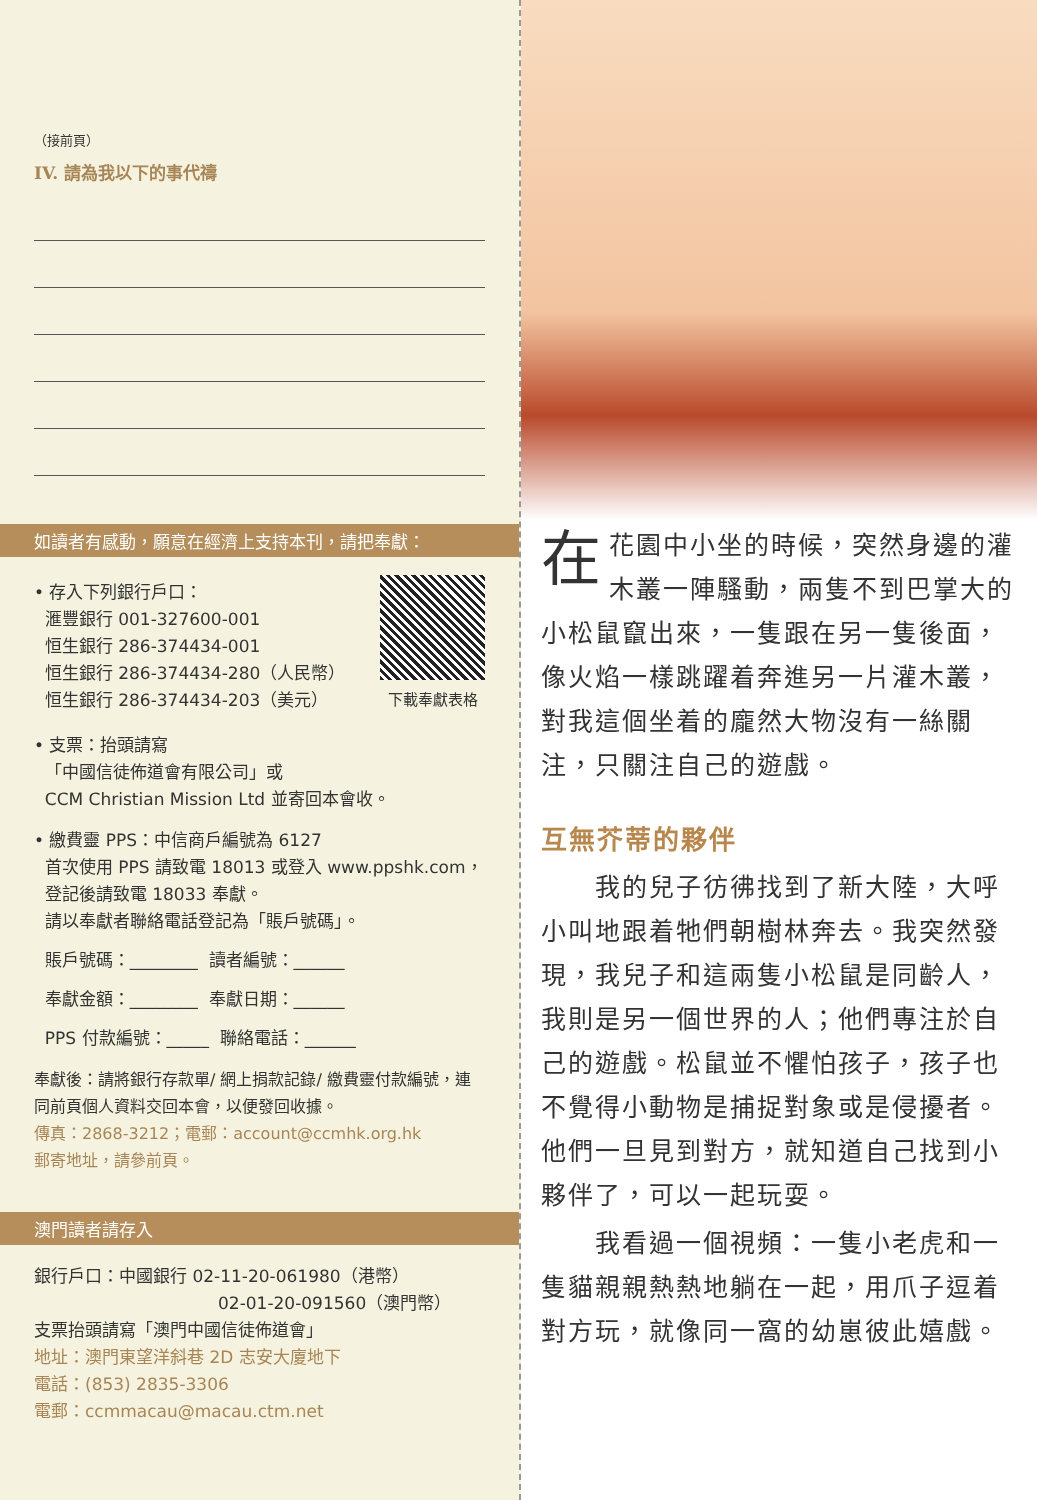（接前頁）
IV. 請為我以下的事代禱
如讀者有感動，願意在經濟上支持本刊，請把奉獻：
• 存入下列銀行戶口：
滙豐銀行 001-327600-001
恒生銀行 286-374434-001
恒生銀行 286-374434-280（人民幣）
恒生銀行 286-374434-203（美元）
下載奉獻表格
• 支票：抬頭請寫
「中國信徒佈道會有限公司」或
CCM Christian Mission Ltd 並寄回本會收。
• 繳費靈 PPS：中信商戶編號為 6127
首次使用 PPS 請致電 18013 或登入 www.ppshk.com，
登記後請致電 18033 奉獻。
請以奉獻者聯絡電話登記為「賬戶號碼」。
賬戶號碼：________ 讀者編號：______
奉獻金額：________ 奉獻日期：______
PPS 付款編號：_____ 聯絡電話：______
奉獻後：請將銀行存款單/ 網上捐款記錄/ 繳費靈付款編號，連同前頁個人資料交回本會，以便發回收據。
傳真：2868-3212；電郵：account@ccmhk.org.hk
郵寄地址，請參前頁。
澳門讀者請存入
銀行戶口：中國銀行 02-11-20-061980（港幣）
02-01-20-091560（澳門幣）
支票抬頭請寫「澳門中國信徒佈道會」
地址：澳門東望洋斜巷 2D 志安大廈地下
電話：(853) 2835-3306
電郵：ccmmacau@macau.ctm.net
在花園中小坐的時候，突然身邊的灌木叢一陣騷動，兩隻不到巴掌大的小松鼠竄出來，一隻跟在另一隻後面，像火焰一樣跳躍着奔進另一片灌木叢，對我這個坐着的龐然大物沒有一絲關注，只關注自己的遊戲。
互無芥蒂的夥伴
　　我的兒子彷彿找到了新大陸，大呼小叫地跟着牠們朝樹林奔去。我突然發現，我兒子和這兩隻小松鼠是同齡人，我則是另一個世界的人；他們專注於自己的遊戲。松鼠並不懼怕孩子，孩子也不覺得小動物是捕捉對象或是侵擾者。他們一旦見到對方，就知道自己找到小夥伴了，可以一起玩耍。
　　我看過一個視頻：一隻小老虎和一隻貓親親熱熱地躺在一起，用爪子逗着對方玩，就像同一窩的幼崽彼此嬉戲。